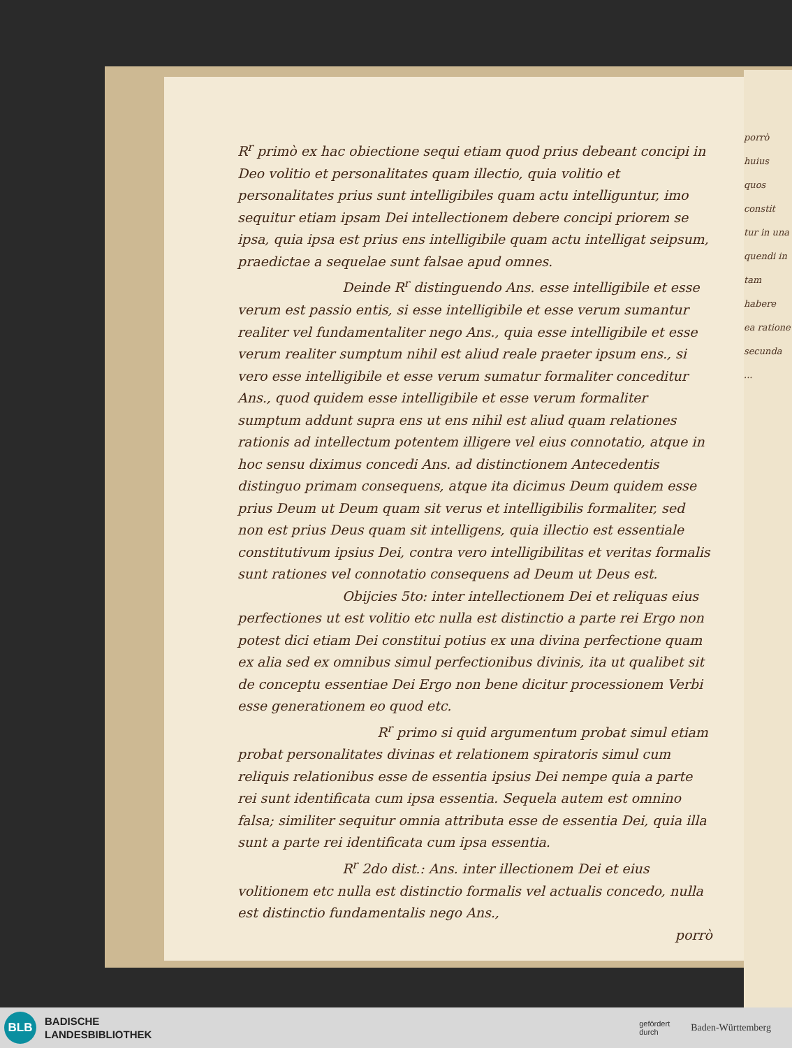porrò huius
quos constit
tur in una
quendi in
tam habere
ea ratione
secunda
...
R<sup>r</sup> primò ex hac obiectione sequi etiam quod prius debeant concipi in Deo volitio et personalitates quam illectio, quia volitio et personalitates prius sunt intelligibiles quam actu intelliguntur, imo sequitur etiam ipsam Dei intellectionem debere concipi priorem se ipsa, quia ipsa est prius ens intelligibile quam actu intelligat seipsum, praedictae a sequelae sunt falsae apud omnes.
Deinde R<sup>r</sup> distinguendo Ans. esse intelligibile et esse verum est passio entis, si esse intelligibile et esse verum sumantur realiter vel fundamentaliter nego Ans., quia esse intelligibile et esse verum realiter sumptum nihil est aliud reale praeter ipsum ens., si vero esse intelligibile et esse verum sumatur formaliter conceditur Ans., quod quidem esse intelligibile et esse verum formaliter sumptum addunt supra ens ut ens nihil est aliud quam relationes rationis ad intellectum potentem illigere vel eius connotatio, atque in hoc sensu diximus concedi Ans. ad distinctionem Antecedentis distinguo primam consequens, atque ita dicimus Deum quidem esse prius Deum ut Deum quam sit verus et intelligibilis formaliter, sed non est prius Deus quam sit intelligens, quia illectio est essentiale constitutivum ipsius Dei, contra vero intelligibilitas et veritas formalis sunt rationes vel connotatio consequens ad Deum ut Deus est.
Obijcies 5to: inter intellectionem Dei et reliquas eius perfectiones ut est volitio etc nulla est distinctio a parte rei Ergo non potest dici etiam Dei constitui potius ex una divina perfectione quam ex alia sed ex omnibus simul perfectionibus divinis, ita ut qualibet sit de conceptu essentiae Dei Ergo non bene dicitur processionem Verbi esse generationem eo quod etc.
R<sup>r</sup> primo si quid argumentum probat simul etiam probat personalitates divinas et relationem spiratoris simul cum reliquis relationibus esse de essentia ipsius Dei nempe quia a parte rei sunt identificata cum ipsa essentia. Sequela autem est omnino falsa; similiter sequitur omnia attributa esse de essentia Dei, quia illa sunt a parte rei identificata cum ipsa essentia.
R<sup>r</sup> 2do dist.: Ans. inter illectionem Dei et eius volitionem etc nulla est distinctio formalis vel actualis concedo, nulla est distinctio fundamentalis nego Ans.,
porrò
BLB
BADISCHE
LANDESBIBLIOTHEK
gefördert
durch Baden-Württemberg